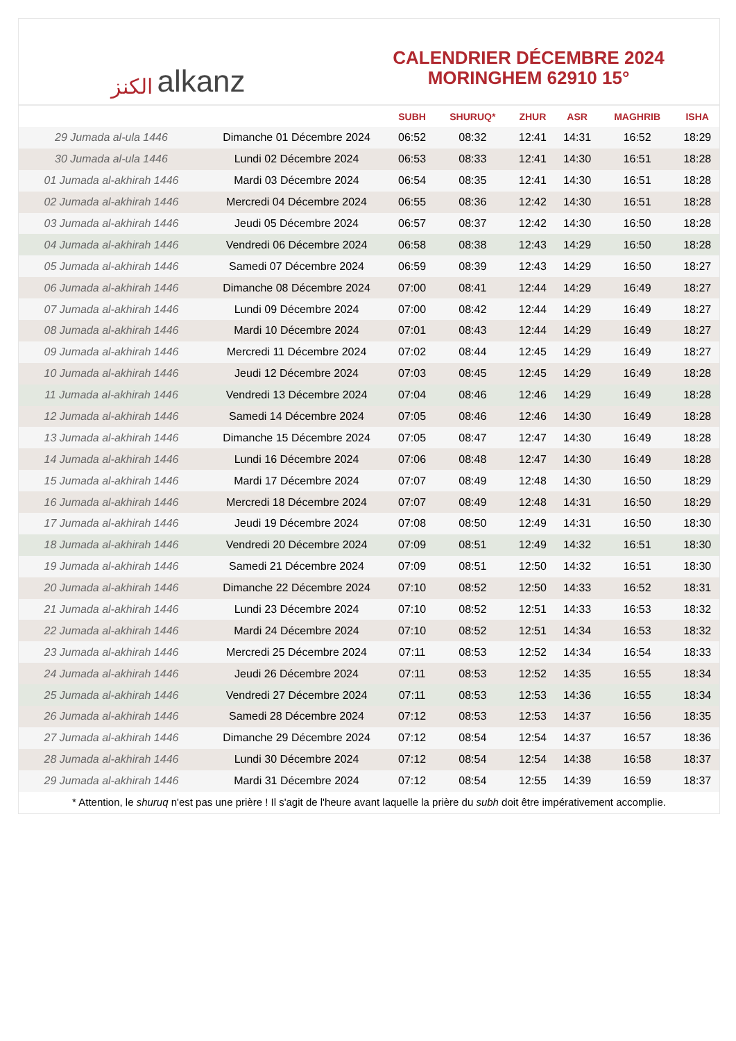الكنز alkanz
CALENDRIER DÉCEMBRE 2024
MORINGHEM 62910 15°
| | | SUBH | SHURUQ* | ZHUR | ASR | MAGHRIB | ISHA |
| --- | --- | --- | --- | --- | --- | --- | --- |
| 29 Jumada al-ula 1446 | Dimanche 01 Décembre 2024 | 06:52 | 08:32 | 12:41 | 14:31 | 16:52 | 18:29 |
| 30 Jumada al-ula 1446 | Lundi 02 Décembre 2024 | 06:53 | 08:33 | 12:41 | 14:30 | 16:51 | 18:28 |
| 01 Jumada al-akhirah 1446 | Mardi 03 Décembre 2024 | 06:54 | 08:35 | 12:41 | 14:30 | 16:51 | 18:28 |
| 02 Jumada al-akhirah 1446 | Mercredi 04 Décembre 2024 | 06:55 | 08:36 | 12:42 | 14:30 | 16:51 | 18:28 |
| 03 Jumada al-akhirah 1446 | Jeudi 05 Décembre 2024 | 06:57 | 08:37 | 12:42 | 14:30 | 16:50 | 18:28 |
| 04 Jumada al-akhirah 1446 | Vendredi 06 Décembre 2024 | 06:58 | 08:38 | 12:43 | 14:29 | 16:50 | 18:28 |
| 05 Jumada al-akhirah 1446 | Samedi 07 Décembre 2024 | 06:59 | 08:39 | 12:43 | 14:29 | 16:50 | 18:27 |
| 06 Jumada al-akhirah 1446 | Dimanche 08 Décembre 2024 | 07:00 | 08:41 | 12:44 | 14:29 | 16:49 | 18:27 |
| 07 Jumada al-akhirah 1446 | Lundi 09 Décembre 2024 | 07:00 | 08:42 | 12:44 | 14:29 | 16:49 | 18:27 |
| 08 Jumada al-akhirah 1446 | Mardi 10 Décembre 2024 | 07:01 | 08:43 | 12:44 | 14:29 | 16:49 | 18:27 |
| 09 Jumada al-akhirah 1446 | Mercredi 11 Décembre 2024 | 07:02 | 08:44 | 12:45 | 14:29 | 16:49 | 18:27 |
| 10 Jumada al-akhirah 1446 | Jeudi 12 Décembre 2024 | 07:03 | 08:45 | 12:45 | 14:29 | 16:49 | 18:28 |
| 11 Jumada al-akhirah 1446 | Vendredi 13 Décembre 2024 | 07:04 | 08:46 | 12:46 | 14:29 | 16:49 | 18:28 |
| 12 Jumada al-akhirah 1446 | Samedi 14 Décembre 2024 | 07:05 | 08:46 | 12:46 | 14:30 | 16:49 | 18:28 |
| 13 Jumada al-akhirah 1446 | Dimanche 15 Décembre 2024 | 07:05 | 08:47 | 12:47 | 14:30 | 16:49 | 18:28 |
| 14 Jumada al-akhirah 1446 | Lundi 16 Décembre 2024 | 07:06 | 08:48 | 12:47 | 14:30 | 16:49 | 18:28 |
| 15 Jumada al-akhirah 1446 | Mardi 17 Décembre 2024 | 07:07 | 08:49 | 12:48 | 14:30 | 16:50 | 18:29 |
| 16 Jumada al-akhirah 1446 | Mercredi 18 Décembre 2024 | 07:07 | 08:49 | 12:48 | 14:31 | 16:50 | 18:29 |
| 17 Jumada al-akhirah 1446 | Jeudi 19 Décembre 2024 | 07:08 | 08:50 | 12:49 | 14:31 | 16:50 | 18:30 |
| 18 Jumada al-akhirah 1446 | Vendredi 20 Décembre 2024 | 07:09 | 08:51 | 12:49 | 14:32 | 16:51 | 18:30 |
| 19 Jumada al-akhirah 1446 | Samedi 21 Décembre 2024 | 07:09 | 08:51 | 12:50 | 14:32 | 16:51 | 18:30 |
| 20 Jumada al-akhirah 1446 | Dimanche 22 Décembre 2024 | 07:10 | 08:52 | 12:50 | 14:33 | 16:52 | 18:31 |
| 21 Jumada al-akhirah 1446 | Lundi 23 Décembre 2024 | 07:10 | 08:52 | 12:51 | 14:33 | 16:53 | 18:32 |
| 22 Jumada al-akhirah 1446 | Mardi 24 Décembre 2024 | 07:10 | 08:52 | 12:51 | 14:34 | 16:53 | 18:32 |
| 23 Jumada al-akhirah 1446 | Mercredi 25 Décembre 2024 | 07:11 | 08:53 | 12:52 | 14:34 | 16:54 | 18:33 |
| 24 Jumada al-akhirah 1446 | Jeudi 26 Décembre 2024 | 07:11 | 08:53 | 12:52 | 14:35 | 16:55 | 18:34 |
| 25 Jumada al-akhirah 1446 | Vendredi 27 Décembre 2024 | 07:11 | 08:53 | 12:53 | 14:36 | 16:55 | 18:34 |
| 26 Jumada al-akhirah 1446 | Samedi 28 Décembre 2024 | 07:12 | 08:53 | 12:53 | 14:37 | 16:56 | 18:35 |
| 27 Jumada al-akhirah 1446 | Dimanche 29 Décembre 2024 | 07:12 | 08:54 | 12:54 | 14:37 | 16:57 | 18:36 |
| 28 Jumada al-akhirah 1446 | Lundi 30 Décembre 2024 | 07:12 | 08:54 | 12:54 | 14:38 | 16:58 | 18:37 |
| 29 Jumada al-akhirah 1446 | Mardi 31 Décembre 2024 | 07:12 | 08:54 | 12:55 | 14:39 | 16:59 | 18:37 |
* Attention, le shuruq n'est pas une prière ! Il s'agit de l'heure avant laquelle la prière du subh doit être impérativement accomplie.